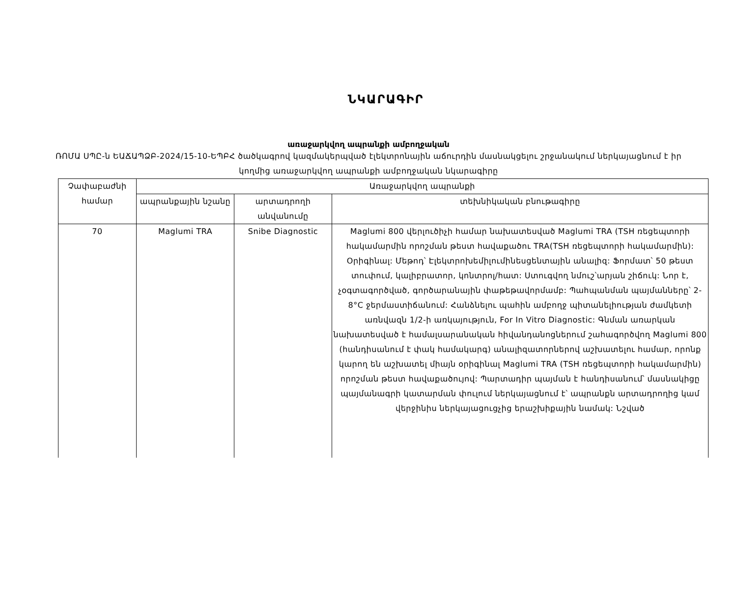ՆԿԱՐԱԳԻՐ
առաջարկվող ապրանքի ամբողջական
ՌՈՄԱ ՍՊԸ-ն ԵԱՃԱՊՁԲ-2024/15-10-ԵՊԲՀ ծածկագրով կազմակերպված էլեկտրոնային աճուրդին մասնակցելու շրջանակում ներկայացնում է իր կողմից առաջարկվող ապրանքի ամբողջական նկարագիրը
| Չափաբաժնի համար | Առաջարկվող ապրանքի | | |
| --- | --- | --- | --- |
| | ապրանքային նշանը | արտադրողի անվանումը | տեխնիկական բնութագիրը |
| 70 | Maglumi TRA | Snibe Diagnostic | Maglumi 800 վերլուծիչի համար նախատեսված Maglumi TRA (TSH ռեցեպտորի հակամարմին որոշման թեստ հավաքածու TRA(TSH ռեցեպտորի հակամարմին): Օրիգինալ: Մեթոդ՝ Էլեկտրոխեմիլումինեսցենտային անալիզ: Ֆորմատ՝ 50 թեստ տուփում, կալիբրատոր, կոնտրոլ/հատ: Ստուգվող նմուշ՝արյան շիճուկ: Նոր է, չօգտագործված, գործարանային փաթեթավորմամբ: Պահպանման պայմանները՝ 2-8°C ջերմաստիճանում: Հանձնելու պահին ամբողջ պիտանելիության ժամկետի առնվազն 1/2-ի առկայություն, For In Vitro Diagnostic: Գնման առարկան նախատեսված է համալսարանական հիվանդանոցներում շահագործվող Maglumi 800 (հանդիսանում է փակ համակարգ) անալիզատորներով աշխատելու համար, որոնք կարող են աշխատել միայն օրիգինալ Maglumi TRA (TSH ռեցեպտորի հակամարմին) որոշման թեստ հավաքածույով: Պարտադիր պայման է հանդիսանում՝ մասնակիցը պայմանագրի կատարման փուլում ներկայացնում է՝ ապրանքն արտադրողից կամ վերջինիս ներկայացուցչից երաշխիքային նամակ: Նշված |